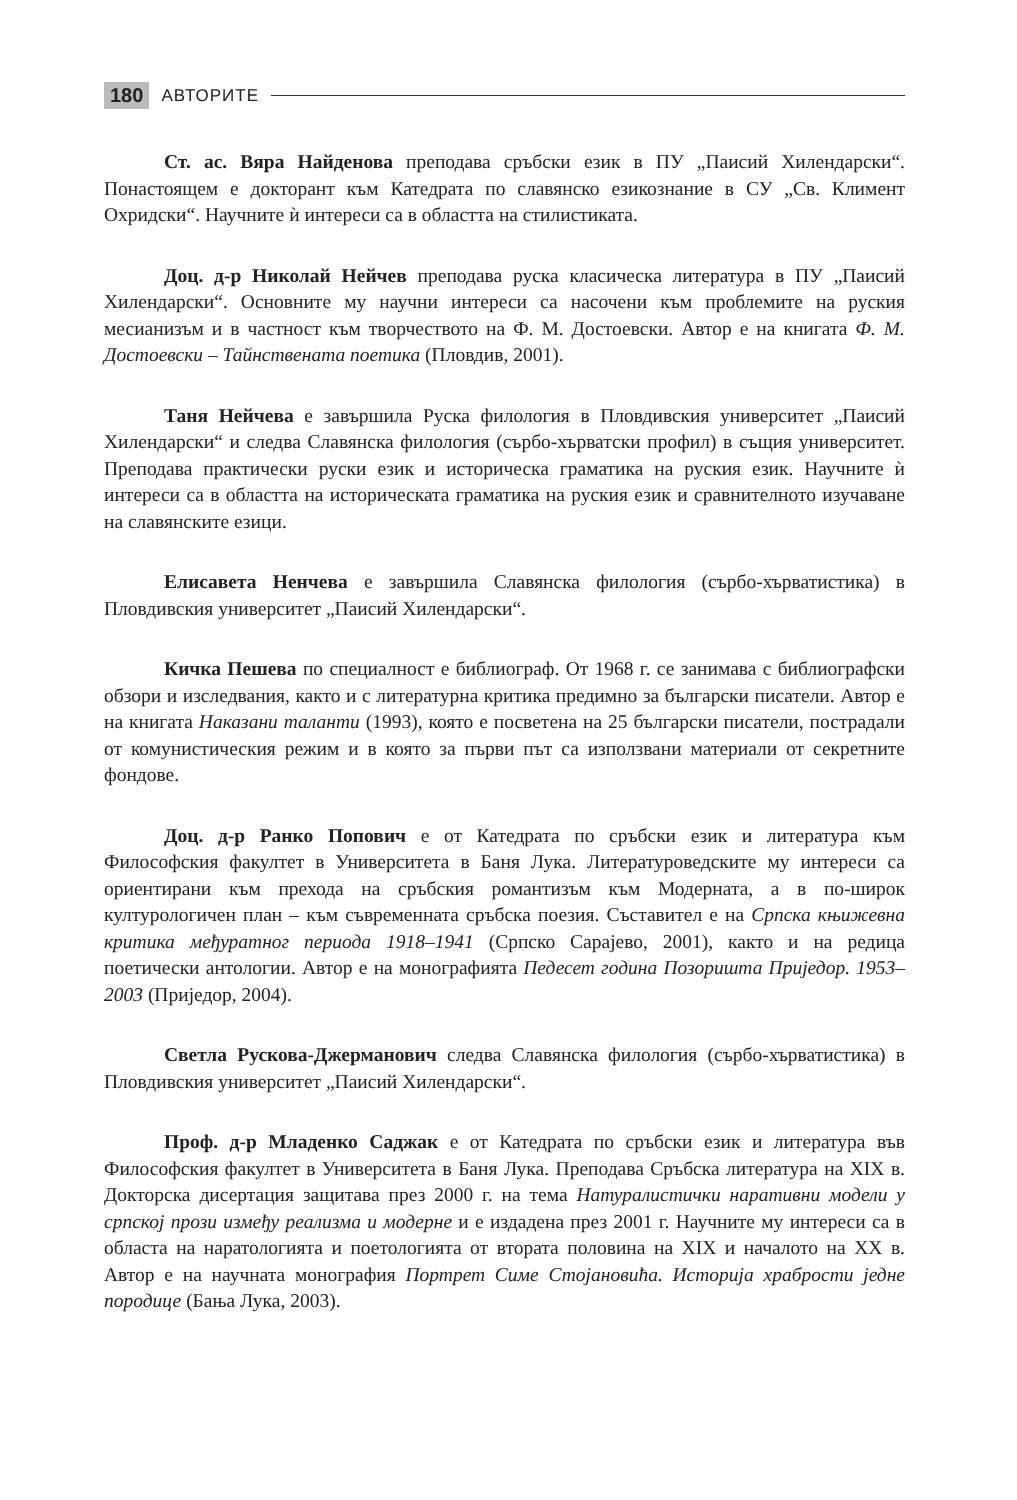180 АВТОРИТЕ
Ст. ас. Вяра Найденова преподава сръбски език в ПУ „Паисий Хилендарски“. Понастоящем е докторант към Катедрата по славянско езикознание в СУ „Св. Климент Охридски“. Научните ѝ интереси са в областта на стилистиката.
Доц. д-р Николай Нейчев преподава руска класическа литература в ПУ „Паисий Хилендарски“. Основните му научни интереси са насочени към проблемите на руския месианизъм и в частност към творчеството на Ф. М. Достоевски. Автор е на книгата Ф. М. Достоевски – Тайнствената поетика (Пловдив, 2001).
Таня Нейчева е завършила Руска филология в Пловдивския университет „Паисий Хилендарски“ и следва Славянска филология (сърбо-хърватски профил) в същия университет. Преподава практически руски език и историческа граматика на руския език. Научните ѝ интереси са в областта на историческата граматика на руския език и сравнителното изучаване на славянските езици.
Елисавета Ненчева е завършила Славянска филология (сърбо-хърватистика) в Пловдивския университет „Паисий Хилендарски“.
Кичка Пешева по специалност е библиограф. От 1968 г. се занимава с библиографски обзори и изследвания, както и с литературна критика предимно за български писатели. Автор е на книгата Наказани таланти (1993), която е посветена на 25 български писатели, пострадали от комунистическия режим и в която за първи път са използвани материали от секретните фондове.
Доц. д-р Ранко Попович е от Катедрата по сръбски език и литература към Философския факултет в Университета в Баня Лука. Литературоведските му интереси са ориентирани към прехода на сръбския романтизъм към Модерната, а в по-широк културологичен план – към съвременната сръбска поезия. Съставител е на Српска књижевна критика међуратног периода 1918–1941 (Српско Сарајево, 2001), както и на редица поетически антологии. Автор е на монографията Педесет година Позоришта Приједор. 1953–2003 (Приједор, 2004).
Светла Рускова-Джерманович следва Славянска филология (сърбо-хърватистика) в Пловдивския университет „Паисий Хилендарски“.
Проф. д-р Младенко Саджак е от Катедрата по сръбски език и литература във Философския факултет в Университета в Баня Лука. Преподава Сръбска литература на XIX в. Докторска дисертация защитава през 2000 г. на тема Натуралистички наративни модели у српској прози између реализма и модерне и е издадена през 2001 г. Научните му интереси са в областа на наратологията и поетологията от втората половина на XIX и началото на XX в. Автор е на научната монография Портрет Симе Стојановића. Историја храбрости једне породице (Бања Лука, 2003).